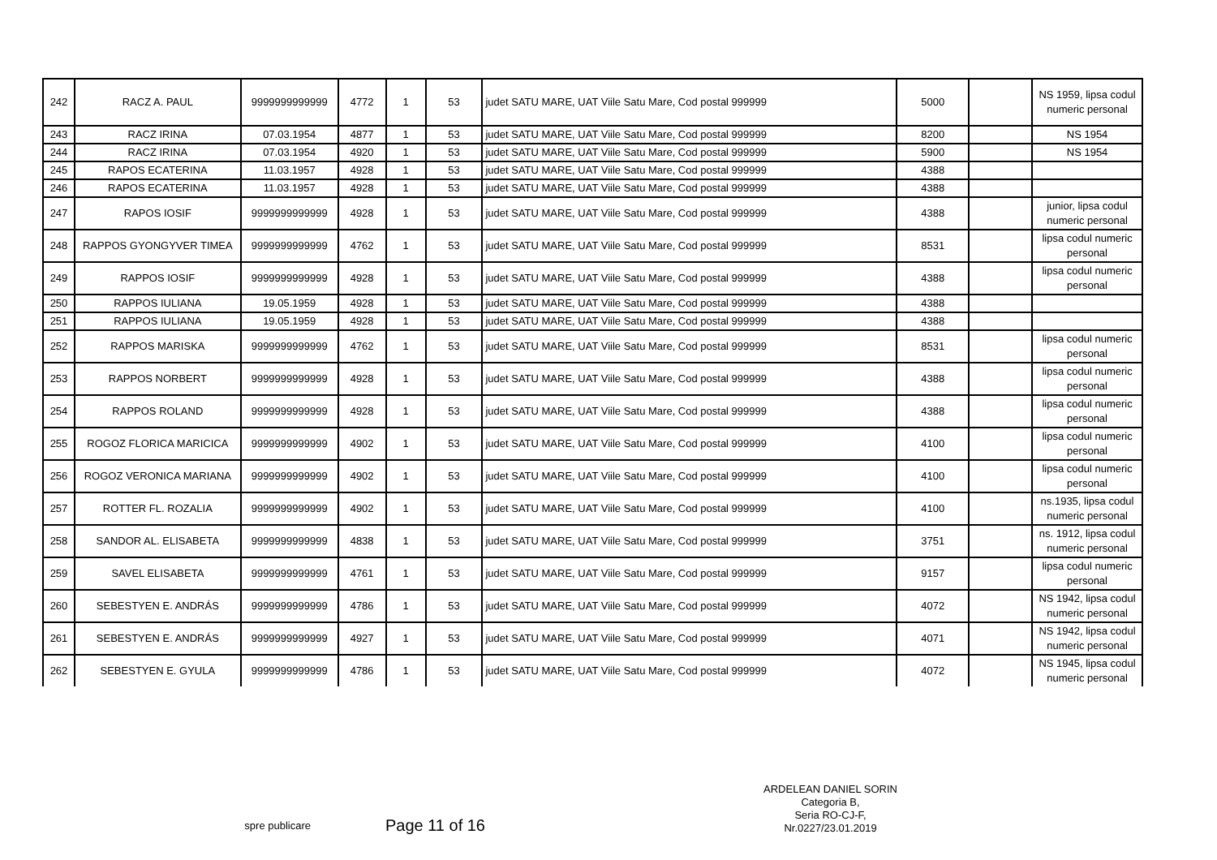| 242 | RACZ A. PAUL | 9999999999999 | 4772 | 1 | 53 | judet SATU MARE, UAT Viile Satu Mare, Cod postal 999999 | 5000 | | NS 1959, lipsa codul numeric personal |
| 243 | RACZ IRINA | 07.03.1954 | 4877 | 1 | 53 | judet SATU MARE, UAT Viile Satu Mare, Cod postal 999999 | 8200 | | NS 1954 |
| 244 | RACZ IRINA | 07.03.1954 | 4920 | 1 | 53 | judet SATU MARE, UAT Viile Satu Mare, Cod postal 999999 | 5900 | | NS 1954 |
| 245 | RAPOS ECATERINA | 11.03.1957 | 4928 | 1 | 53 | judet SATU MARE, UAT Viile Satu Mare, Cod postal 999999 | 4388 | | |
| 246 | RAPOS ECATERINA | 11.03.1957 | 4928 | 1 | 53 | judet SATU MARE, UAT Viile Satu Mare, Cod postal 999999 | 4388 | | |
| 247 | RAPOS IOSIF | 9999999999999 | 4928 | 1 | 53 | judet SATU MARE, UAT Viile Satu Mare, Cod postal 999999 | 4388 | | junior, lipsa codul numeric personal |
| 248 | RAPPOS GYONGYVER TIMEA | 9999999999999 | 4762 | 1 | 53 | judet SATU MARE, UAT Viile Satu Mare, Cod postal 999999 | 8531 | | lipsa codul numeric personal |
| 249 | RAPPOS IOSIF | 9999999999999 | 4928 | 1 | 53 | judet SATU MARE, UAT Viile Satu Mare, Cod postal 999999 | 4388 | | lipsa codul numeric personal |
| 250 | RAPPOS IULIANA | 19.05.1959 | 4928 | 1 | 53 | judet SATU MARE, UAT Viile Satu Mare, Cod postal 999999 | 4388 | | |
| 251 | RAPPOS IULIANA | 19.05.1959 | 4928 | 1 | 53 | judet SATU MARE, UAT Viile Satu Mare, Cod postal 999999 | 4388 | | |
| 252 | RAPPOS MARISKA | 9999999999999 | 4762 | 1 | 53 | judet SATU MARE, UAT Viile Satu Mare, Cod postal 999999 | 8531 | | lipsa codul numeric personal |
| 253 | RAPPOS NORBERT | 9999999999999 | 4928 | 1 | 53 | judet SATU MARE, UAT Viile Satu Mare, Cod postal 999999 | 4388 | | lipsa codul numeric personal |
| 254 | RAPPOS ROLAND | 9999999999999 | 4928 | 1 | 53 | judet SATU MARE, UAT Viile Satu Mare, Cod postal 999999 | 4388 | | lipsa codul numeric personal |
| 255 | ROGOZ FLORICA MARICICA | 9999999999999 | 4902 | 1 | 53 | judet SATU MARE, UAT Viile Satu Mare, Cod postal 999999 | 4100 | | lipsa codul numeric personal |
| 256 | ROGOZ VERONICA MARIANA | 9999999999999 | 4902 | 1 | 53 | judet SATU MARE, UAT Viile Satu Mare, Cod postal 999999 | 4100 | | lipsa codul numeric personal |
| 257 | ROTTER FL. ROZALIA | 9999999999999 | 4902 | 1 | 53 | judet SATU MARE, UAT Viile Satu Mare, Cod postal 999999 | 4100 | | ns.1935, lipsa codul numeric personal |
| 258 | SANDOR AL. ELISABETA | 9999999999999 | 4838 | 1 | 53 | judet SATU MARE, UAT Viile Satu Mare, Cod postal 999999 | 3751 | | ns. 1912, lipsa codul numeric personal |
| 259 | SAVEL ELISABETA | 9999999999999 | 4761 | 1 | 53 | judet SATU MARE, UAT Viile Satu Mare, Cod postal 999999 | 9157 | | lipsa codul numeric personal |
| 260 | SEBESTYEN E. ANDRÁS | 9999999999999 | 4786 | 1 | 53 | judet SATU MARE, UAT Viile Satu Mare, Cod postal 999999 | 4072 | | NS 1942, lipsa codul numeric personal |
| 261 | SEBESTYEN E. ANDRÁS | 9999999999999 | 4927 | 1 | 53 | judet SATU MARE, UAT Viile Satu Mare, Cod postal 999999 | 4071 | | NS 1942, lipsa codul numeric personal |
| 262 | SEBESTYEN E. GYULA | 9999999999999 | 4786 | 1 | 53 | judet SATU MARE, UAT Viile Satu Mare, Cod postal 999999 | 4072 | | NS 1945, lipsa codul numeric personal |
spre publicare
Page 11 of 16
ARDELEAN DANIEL SORIN
Categoria B,
Seria RO-CJ-F,
Nr.0227/23.01.2019